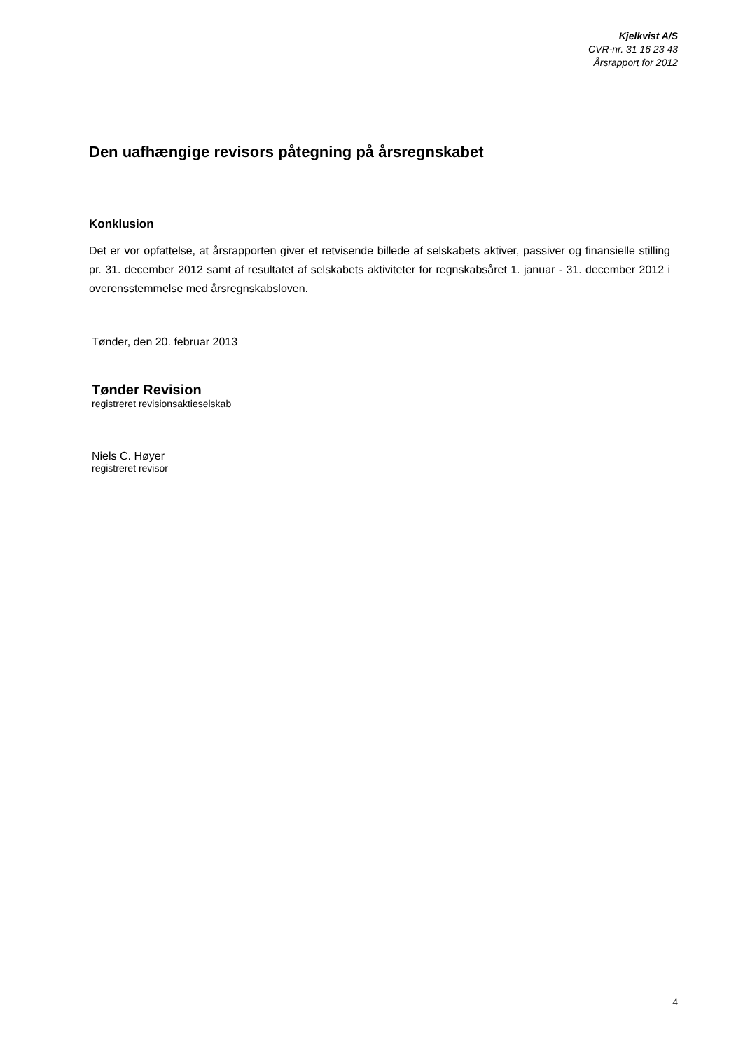Kjelkvist A/S
CVR-nr. 31 16 23 43
Årsrapport for 2012
Den uafhængige revisors påtegning på årsregnskabet
Konklusion
Det er vor opfattelse, at årsrapporten giver et retvisende billede af selskabets aktiver, passiver og finansielle stilling pr. 31. december 2012 samt af resultatet af selskabets aktiviteter for regnskabsåret 1. januar - 31. december 2012 i overensstemmelse med årsregnskabsloven.
Tønder, den 20. februar 2013
Tønder Revision
registreret revisionsaktieselskab
Niels C. Høyer
registreret revisor
4